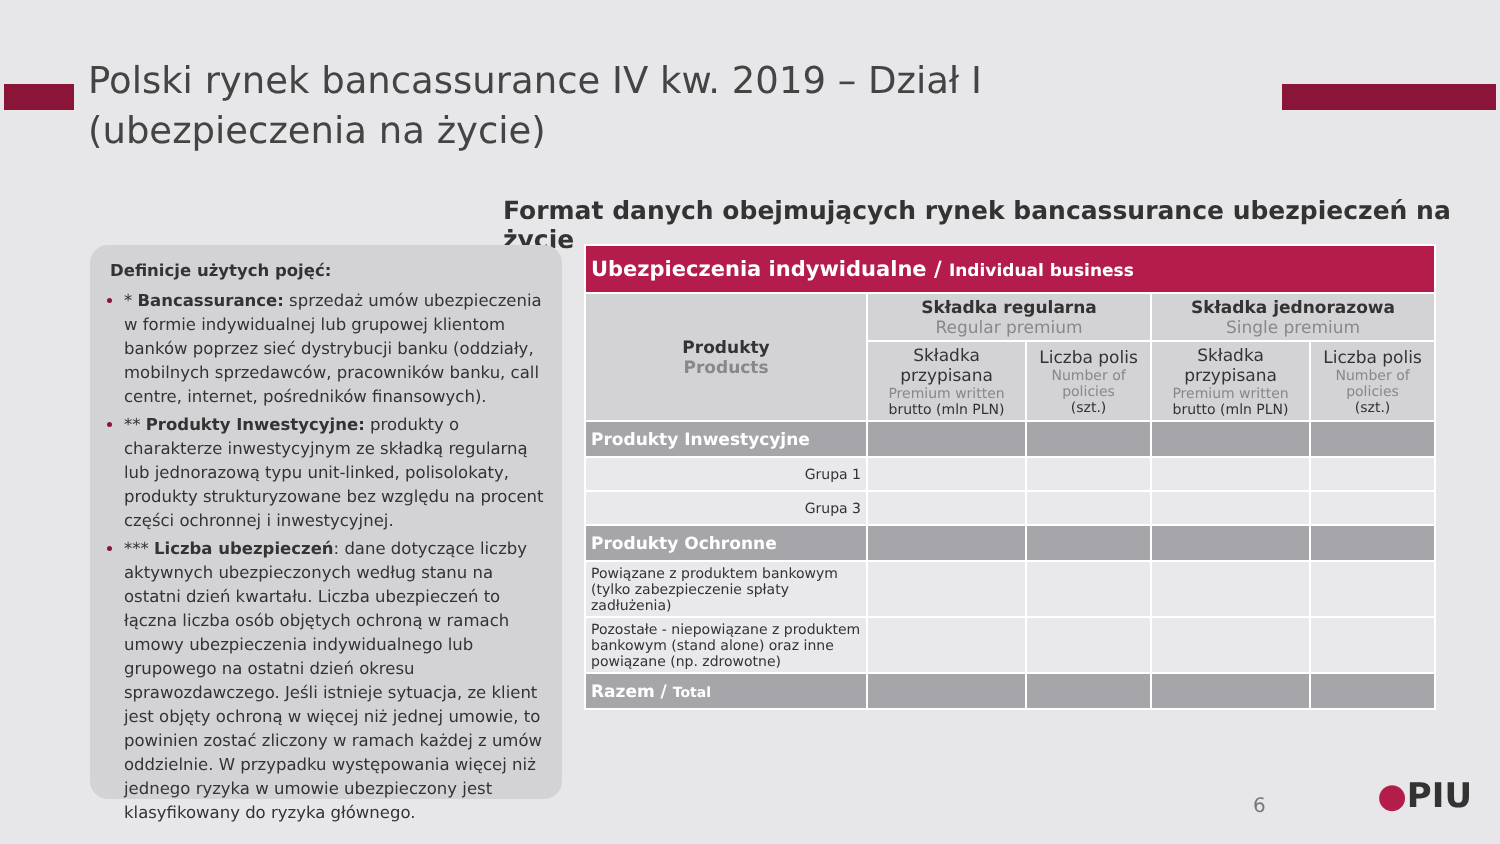Polski rynek bancassurance IV kw. 2019 – Dział I
(ubezpieczenia na życie)
Format danych obejmujących rynek bancassurance ubezpieczeń na życie
Definicje użytych pojęć:
* Bancassurance: sprzedaż umów ubezpieczenia w formie indywidualnej lub grupowej klientom banków poprzez sieć dystrybucji banku (oddziały, mobilnych sprzedawców, pracowników banku, call centre, internet, pośredników finansowych).
** Produkty Inwestycyjne: produkty o charakterze inwestycyjnym ze składką regularną lub jednorazową typu unit-linked, polisolokaty, produkty strukturyzowane bez względu na procent części ochronnej i inwestycyjnej.
*** Liczba ubezpieczeń: dane dotyczące liczby aktywnych ubezpieczonych według stanu na ostatni dzień kwartału. Liczba ubezpieczeń to łączna liczba osób objętych ochroną w ramach umowy ubezpieczenia indywidualnego lub grupowego na ostatni dzień okresu sprawozdawczego. Jeśli istnieje sytuacja, ze klient jest objęty ochroną w więcej niż jednej umowie, to powinien zostać zliczony w ramach każdej z umów oddzielnie. W przypadku występowania więcej niż jednego ryzyka w umowie ubezpieczony jest klasyfikowany do ryzyka głównego.
| Ubezpieczenia indywidualne / Individual business | | | | |
| --- | --- | --- | --- | --- |
| Produkty Products | Składka regularna Regular premium | | Składka jednorazowa Single premium | |
| | Składka przypisana Premium written brutto (mln PLN) | Liczba polis Number of policies (szt.) | Składka przypisana Premium written brutto (mln PLN) | Liczba polis Number of policies (szt.) |
| Produkty Inwestycyjne | | | | |
| Grupa 1 | | | | |
| Grupa 3 | | | | |
| Produkty Ochronne | | | | |
| Powiązane z produktem bankowym (tylko zabezpieczenie spłaty zadłużenia) | | | | |
| Pozostałe - niepowiązane z produktem bankowym (stand alone) oraz inne powiązane (np. zdrowotne) | | | | |
| Razem / Total | | | | |
6 ●PIU